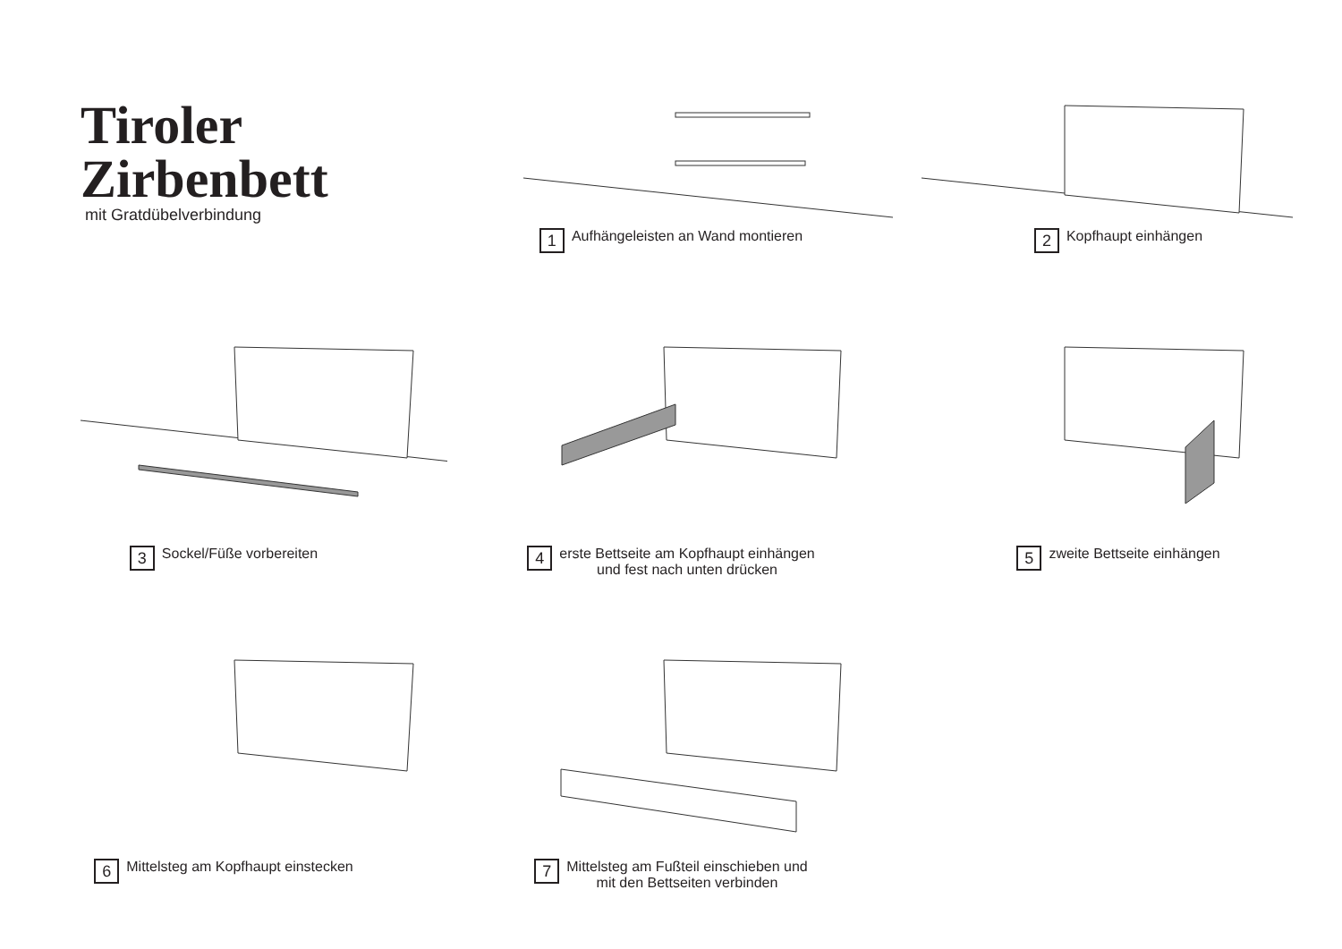Tiroler Zirbenbett
mit Gratdübelverbindung
1
Aufhängeleisten an Wand montieren
2
Kopfhaupt einhängen
3
Sockel/Füße vorbereiten
4
erste Bettseite am Kopfhaupt einhängen
und fest nach unten drücken
5
zweite Bettseite einhängen
6
Mittelsteg am Kopfhaupt einstecken
7
Mittelsteg am Fußteil einschieben und
mit den Bettseiten verbinden